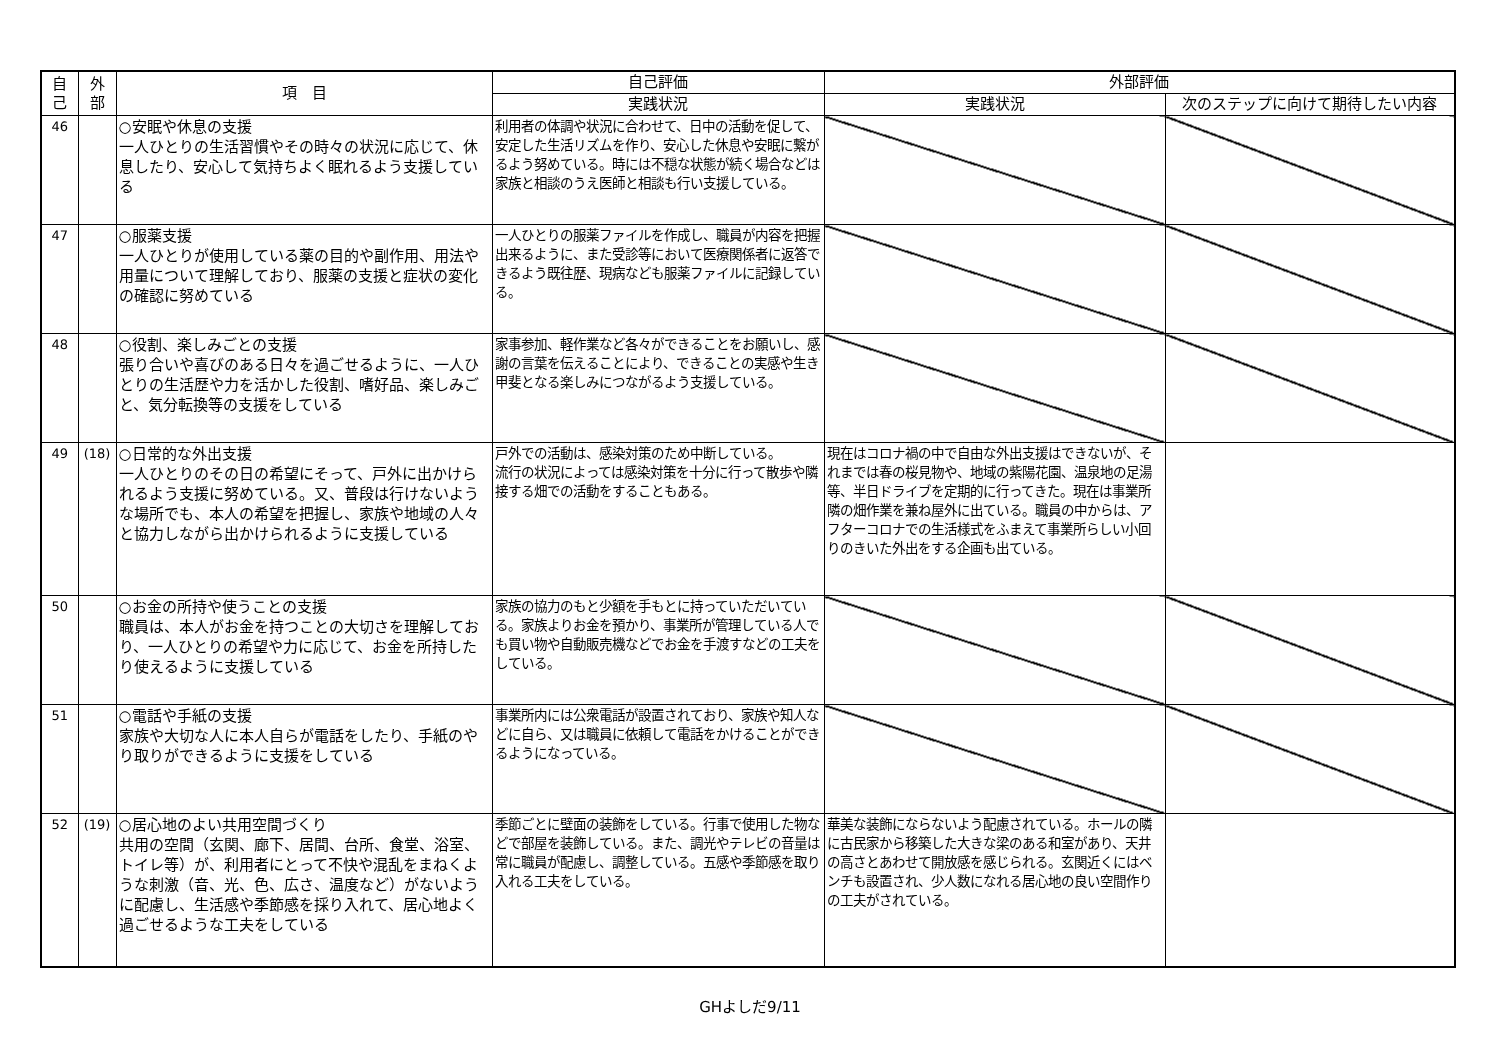| 自 己 | 外 部 | 項 目 | 自己評価 | 外部評価 | |
| --- | --- | --- | --- | --- | --- |
| | | | 実践状況 | 実践状況 | 次のステップに向けて期待したい内容 |
| 46 | | ○安眠や休息の支援 一人ひとりの生活習慣やその時々の状況に応じて、休息したり、安心して気持ちよく眠れるよう支援している | 利用者の体調や状況に合わせて、日中の活動を促して、安定した生活リズムを作り、安心した休息や安眠に繋がるよう努めている。時には不穏な状態が続く場合などは家族と相談のうえ医師と相談も行い支援している。 | | |
| 47 | | ○服薬支援 一人ひとりが使用している薬の目的や副作用、用法や用量について理解しており、服薬の支援と症状の変化の確認に努めている | 一人ひとりの服薬ファイルを作成し、職員が内容を把握出来るように、また受診等において医療関係者に返答できるよう既往歴、現病なども服薬ファイルに記録している。 | | |
| 48 | | ○役割、楽しみごとの支援 張り合いや喜びのある日々を過ごせるように、一人ひとりの生活歴や力を活かした役割、嗜好品、楽しみごと、気分転換等の支援をしている | 家事参加、軽作業など各々ができることをお願いし、感謝の言葉を伝えることにより、できることの実感や生き甲斐となる楽しみにつながるよう支援している。 | | |
| 49 | (18) | ○日常的な外出支援 一人ひとりのその日の希望にそって、戸外に出かけられるよう支援に努めている。又、普段は行けないような場所でも、本人の希望を把握し、家族や地域の人々と協力しながら出かけられるように支援している | 戸外での活動は、感染対策のため中断している。 流行の状況によっては感染対策を十分に行って散歩や隣接する畑での活動をすることもある。 | 現在はコロナ禍の中で自由な外出支援はできないが、それまでは春の桜見物や、地域の紫陽花園、温泉地の足湯等、半日ドライブを定期的に行ってきた。現在は事業所隣の畑作業を兼ね屋外に出ている。職員の中からは、アフターコロナでの生活様式をふまえて事業所らしい小回りのきいた外出をする企画も出ている。 | |
| 50 | | ○お金の所持や使うことの支援 職員は、本人がお金を持つことの大切さを理解しており、一人ひとりの希望や力に応じて、お金を所持したり使えるように支援している | 家族の協力のもと少額を手もとに持っていただいている。家族よりお金を預かり、事業所が管理している人でも買い物や自動販売機などでお金を手渡すなどの工夫をしている。 | | |
| 51 | | ○電話や手紙の支援 家族や大切な人に本人自らが電話をしたり、手紙のやり取りができるように支援をしている | 事業所内には公衆電話が設置されており、家族や知人などに自ら、又は職員に依頼して電話をかけることができるようになっている。 | | |
| 52 | (19) | ○居心地のよい共用空間づくり 共用の空間（玄関、廊下、居間、台所、食堂、浴室、トイレ等）が、利用者にとって不快や混乱をまねくような刺激（音、光、色、広さ、温度など）がないように配慮し、生活感や季節感を採り入れて、居心地よく過ごせるような工夫をしている | 季節ごとに壁面の装飾をしている。行事で使用した物などで部屋を装飾している。また、調光やテレビの音量は常に職員が配慮し、調整している。五感や季節感を取り入れる工夫をしている。 | 華美な装飾にならないよう配慮されている。ホールの隣に古民家から移築した大きな梁のある和室があり、天井の高さとあわせて開放感を感じられる。玄関近くにはベンチも設置され、少人数になれる居心地の良い空間作りの工夫がされている。 | |
GHよしだ9/11